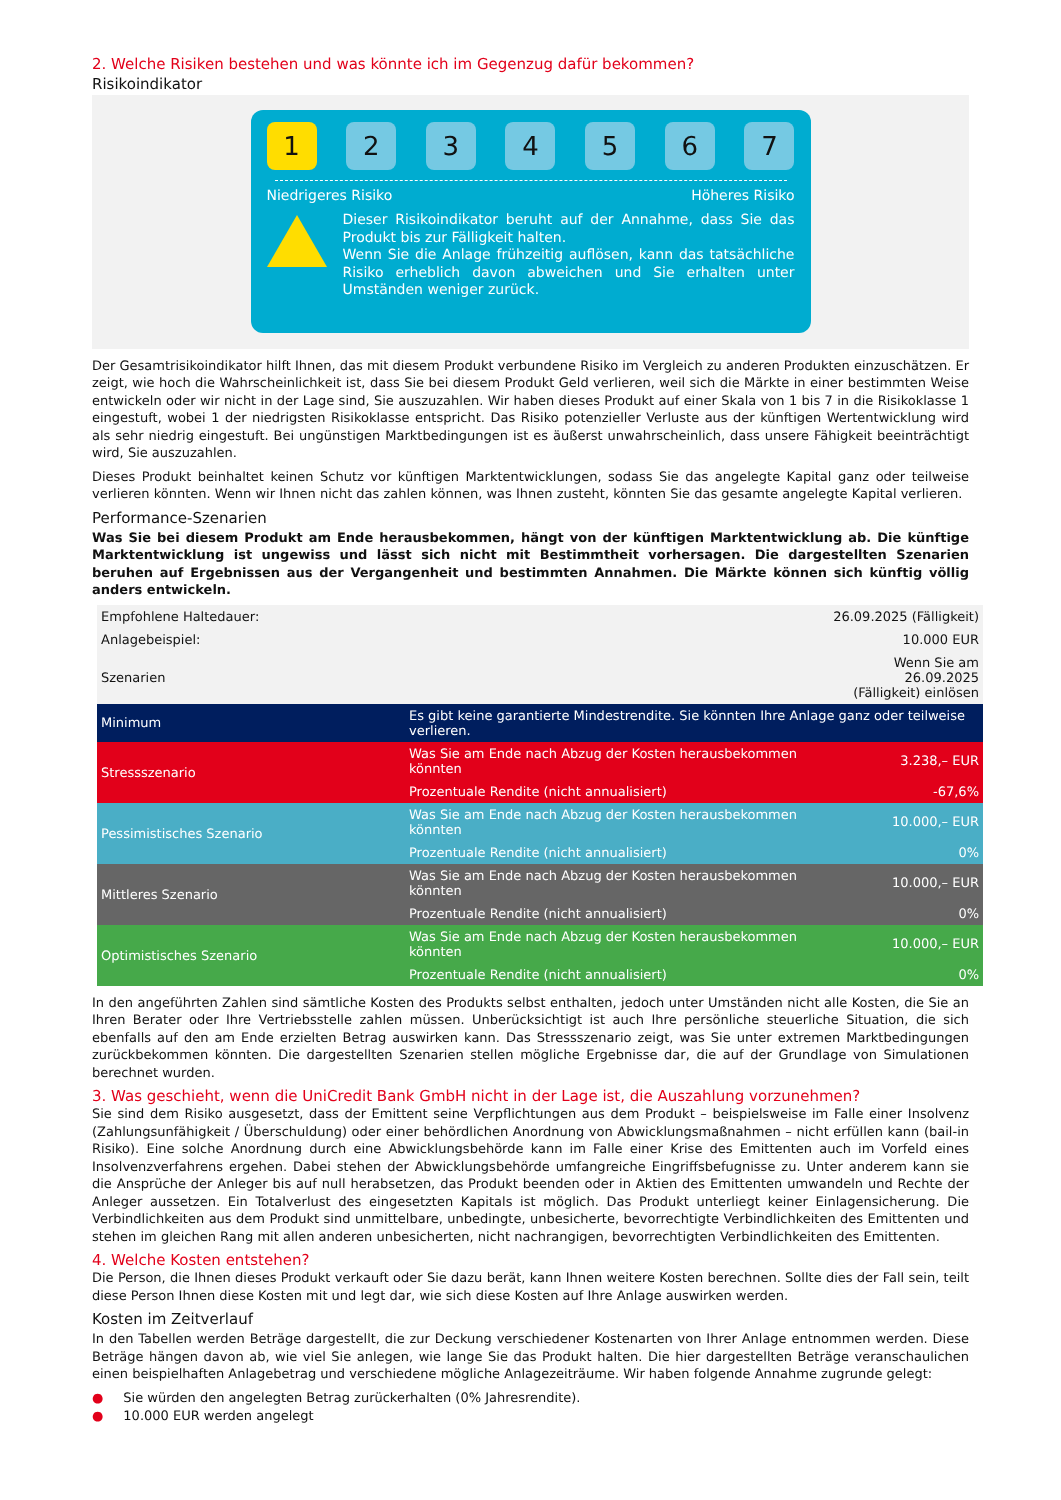2. Welche Risiken bestehen und was könnte ich im Gegenzug dafür bekommen?
Risikoindikator
1 2 3 4 5 6 7
Niedrigeres Risiko Höheres Risiko
Dieser Risikoindikator beruht auf der Annahme, dass Sie das Produkt bis zur Fälligkeit halten.
Wenn Sie die Anlage frühzeitig auflösen, kann das tatsächliche Risiko erheblich davon abweichen und Sie erhalten unter Umständen weniger zurück.
Der Gesamtrisikoindikator hilft Ihnen, das mit diesem Produkt verbundene Risiko im Vergleich zu anderen Produkten einzuschätzen. Er zeigt, wie hoch die Wahrscheinlichkeit ist, dass Sie bei diesem Produkt Geld verlieren, weil sich die Märkte in einer bestimmten Weise entwickeln oder wir nicht in der Lage sind, Sie auszuzahlen. Wir haben dieses Produkt auf einer Skala von 1 bis 7 in die Risikoklasse 1 eingestuft, wobei 1 der niedrigsten Risikoklasse entspricht. Das Risiko potenzieller Verluste aus der künftigen Wertentwicklung wird als sehr niedrig eingestuft. Bei ungünstigen Marktbedingungen ist es äußerst unwahrscheinlich, dass unsere Fähigkeit beeinträchtigt wird, Sie auszuzahlen.
Dieses Produkt beinhaltet keinen Schutz vor künftigen Marktentwicklungen, sodass Sie das angelegte Kapital ganz oder teilweise verlieren könnten. Wenn wir Ihnen nicht das zahlen können, was Ihnen zusteht, könnten Sie das gesamte angelegte Kapital verlieren.
Performance-Szenarien
Was Sie bei diesem Produkt am Ende herausbekommen, hängt von der künftigen Marktentwicklung ab. Die künftige Marktentwicklung ist ungewiss und lässt sich nicht mit Bestimmtheit vorhersagen. Die dargestellten Szenarien beruhen auf Ergebnissen aus der Vergangenheit und bestimmten Annahmen. Die Märkte können sich künftig völlig anders entwickeln.
| Empfohlene Haltedauer: | | 26.09.2025 (Fälligkeit) |
| Anlagebeispiel: | | 10.000 EUR |
| Szenarien | | Wenn Sie am 26.09.2025 (Fälligkeit) einlösen |
| Minimum | Es gibt keine garantierte Mindestrendite. Sie könnten Ihre Anlage ganz oder teilweise verlieren. | |
| Stressszenario | Was Sie am Ende nach Abzug der Kosten herausbekommen könnten | 3.238,– EUR |
| | Prozentuale Rendite (nicht annualisiert) | -67,6% |
| Pessimistisches Szenario | Was Sie am Ende nach Abzug der Kosten herausbekommen könnten | 10.000,– EUR |
| | Prozentuale Rendite (nicht annualisiert) | 0% |
| Mittleres Szenario | Was Sie am Ende nach Abzug der Kosten herausbekommen könnten | 10.000,– EUR |
| | Prozentuale Rendite (nicht annualisiert) | 0% |
| Optimistisches Szenario | Was Sie am Ende nach Abzug der Kosten herausbekommen könnten | 10.000,– EUR |
| | Prozentuale Rendite (nicht annualisiert) | 0% |
In den angeführten Zahlen sind sämtliche Kosten des Produkts selbst enthalten, jedoch unter Umständen nicht alle Kosten, die Sie an Ihren Berater oder Ihre Vertriebsstelle zahlen müssen. Unberücksichtigt ist auch Ihre persönliche steuerliche Situation, die sich ebenfalls auf den am Ende erzielten Betrag auswirken kann. Das Stressszenario zeigt, was Sie unter extremen Marktbedingungen zurückbekommen könnten. Die dargestellten Szenarien stellen mögliche Ergebnisse dar, die auf der Grundlage von Simulationen berechnet wurden.
3. Was geschieht, wenn die UniCredit Bank GmbH nicht in der Lage ist, die Auszahlung vorzunehmen?
Sie sind dem Risiko ausgesetzt, dass der Emittent seine Verpflichtungen aus dem Produkt – beispielsweise im Falle einer Insolvenz (Zahlungsunfähigkeit / Überschuldung) oder einer behördlichen Anordnung von Abwicklungsmaßnahmen – nicht erfüllen kann (bail-in Risiko). Eine solche Anordnung durch eine Abwicklungsbehörde kann im Falle einer Krise des Emittenten auch im Vorfeld eines Insolvenzverfahrens ergehen. Dabei stehen der Abwicklungsbehörde umfangreiche Eingriffsbefugnisse zu. Unter anderem kann sie die Ansprüche der Anleger bis auf null herabsetzen, das Produkt beenden oder in Aktien des Emittenten umwandeln und Rechte der Anleger aussetzen. Ein Totalverlust des eingesetzten Kapitals ist möglich. Das Produkt unterliegt keiner Einlagensicherung. Die Verbindlichkeiten aus dem Produkt sind unmittelbare, unbedingte, unbesicherte, bevorrechtigte Verbindlichkeiten des Emittenten und stehen im gleichen Rang mit allen anderen unbesicherten, nicht nachrangigen, bevorrechtigten Verbindlichkeiten des Emittenten.
4. Welche Kosten entstehen?
Die Person, die Ihnen dieses Produkt verkauft oder Sie dazu berät, kann Ihnen weitere Kosten berechnen. Sollte dies der Fall sein, teilt diese Person Ihnen diese Kosten mit und legt dar, wie sich diese Kosten auf Ihre Anlage auswirken werden.
Kosten im Zeitverlauf
In den Tabellen werden Beträge dargestellt, die zur Deckung verschiedener Kostenarten von Ihrer Anlage entnommen werden. Diese Beträge hängen davon ab, wie viel Sie anlegen, wie lange Sie das Produkt halten. Die hier dargestellten Beträge veranschaulichen einen beispielhaften Anlagebetrag und verschiedene mögliche Anlagezeiträume. Wir haben folgende Annahme zugrunde gelegt:
● Sie würden den angelegten Betrag zurückerhalten (0% Jahresrendite).
● 10.000 EUR werden angelegt